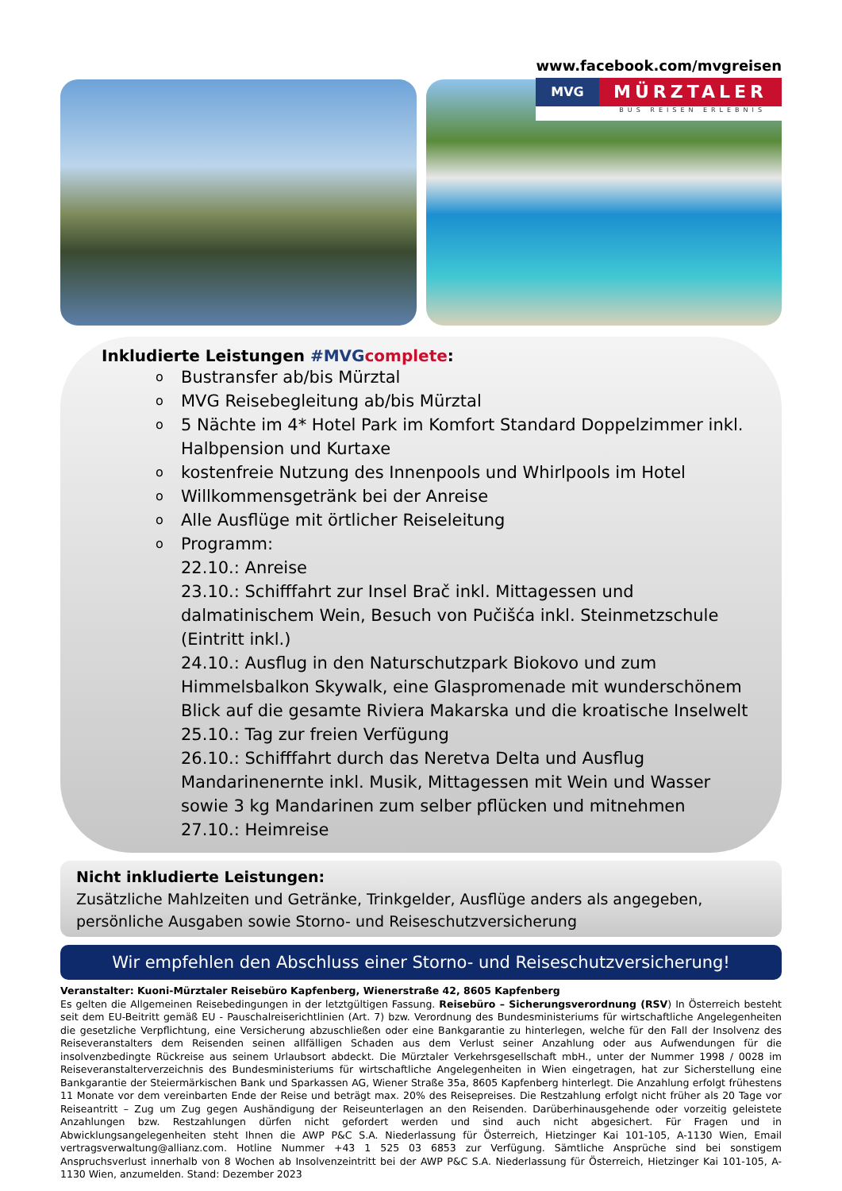www.facebook.com/mvgreisen
MVG
MÜRZTALER
BUS REISEN ERLEBNIS
Inkludierte Leistungen #MVG complete:
o Bustransfer ab/bis Mürztal
o MVG Reisebegleitung ab/bis Mürztal
o 5 Nächte im 4* Hotel Park im Komfort Standard Doppelzimmer inkl. Halbpension und Kurtaxe
o kostenfreie Nutzung des Innenpools und Whirlpools im Hotel
o Willkommensgetränk bei der Anreise
o Alle Ausflüge mit örtlicher Reiseleitung
o Programm:
22.10.: Anreise
23.10.: Schifffahrt zur Insel Brač inkl. Mittagessen und dalmatinischem Wein, Besuch von Pučišća inkl. Steinmetzschule (Eintritt inkl.)
24.10.: Ausflug in den Naturschutzpark Biokovo und zum Himmelsbalkon Skywalk, eine Glaspromenade mit wunderschönem Blick auf die gesamte Riviera Makarska und die kroatische Inselwelt
25.10.: Tag zur freien Verfügung
26.10.: Schifffahrt durch das Neretva Delta und Ausflug Mandarinenernte inkl. Musik, Mittagessen mit Wein und Wasser sowie 3 kg Mandarinen zum selber pflücken und mitnehmen
27.10.: Heimreise
Nicht inkludierte Leistungen:
Zusätzliche Mahlzeiten und Getränke, Trinkgelder, Ausflüge anders als angegeben, persönliche Ausgaben sowie Storno- und Reiseschutzversicherung
Wir empfehlen den Abschluss einer Storno- und Reiseschutzversicherung!
Veranstalter: Kuoni-Mürztaler Reisebüro Kapfenberg, Wienerstraße 42, 8605 Kapfenberg
Es gelten die Allgemeinen Reisebedingungen in der letztgültigen Fassung. Reisebüro – Sicherungsverordnung (RSV) In Österreich besteht seit dem EU-Beitritt gemäß EU - Pauschalreiserichtlinien (Art. 7) bzw. Verordnung des Bundesministeriums für wirtschaftliche Angelegenheiten die gesetzliche Verpflichtung, eine Versicherung abzuschließen oder eine Bankgarantie zu hinterlegen, welche für den Fall der Insolvenz des Reiseveranstalters dem Reisenden seinen allfälligen Schaden aus dem Verlust seiner Anzahlung oder aus Aufwendungen für die insolvenzbedingte Rückreise aus seinem Urlaubsort abdeckt. Die Mürztaler Verkehrsgesellschaft mbH., unter der Nummer 1998 / 0028 im Reiseveranstalterverzeichnis des Bundesministeriums für wirtschaftliche Angelegenheiten in Wien eingetragen, hat zur Sicherstellung eine Bankgarantie der Steiermärkischen Bank und Sparkassen AG, Wiener Straße 35a, 8605 Kapfenberg hinterlegt. Die Anzahlung erfolgt frühestens 11 Monate vor dem vereinbarten Ende der Reise und beträgt max. 20% des Reisepreises. Die Restzahlung erfolgt nicht früher als 20 Tage vor Reiseantritt – Zug um Zug gegen Aushändigung der Reiseunterlagen an den Reisenden. Darüberhinausgehende oder vorzeitig geleistete Anzahlungen bzw. Restzahlungen dürfen nicht gefordert werden und sind auch nicht abgesichert. Für Fragen und in Abwicklungsangelegenheiten steht Ihnen die AWP P&C S.A. Niederlassung für Österreich, Hietzinger Kai 101-105, A-1130 Wien, Email vertragsverwaltung@allianz.com. Hotline Nummer +43 1 525 03 6853 zur Verfügung. Sämtliche Ansprüche sind bei sonstigem Anspruchsverlust innerhalb von 8 Wochen ab Insolvenzeintritt bei der AWP P&C S.A. Niederlassung für Österreich, Hietzinger Kai 101-105, A-1130 Wien, anzumelden. Stand: Dezember 2023